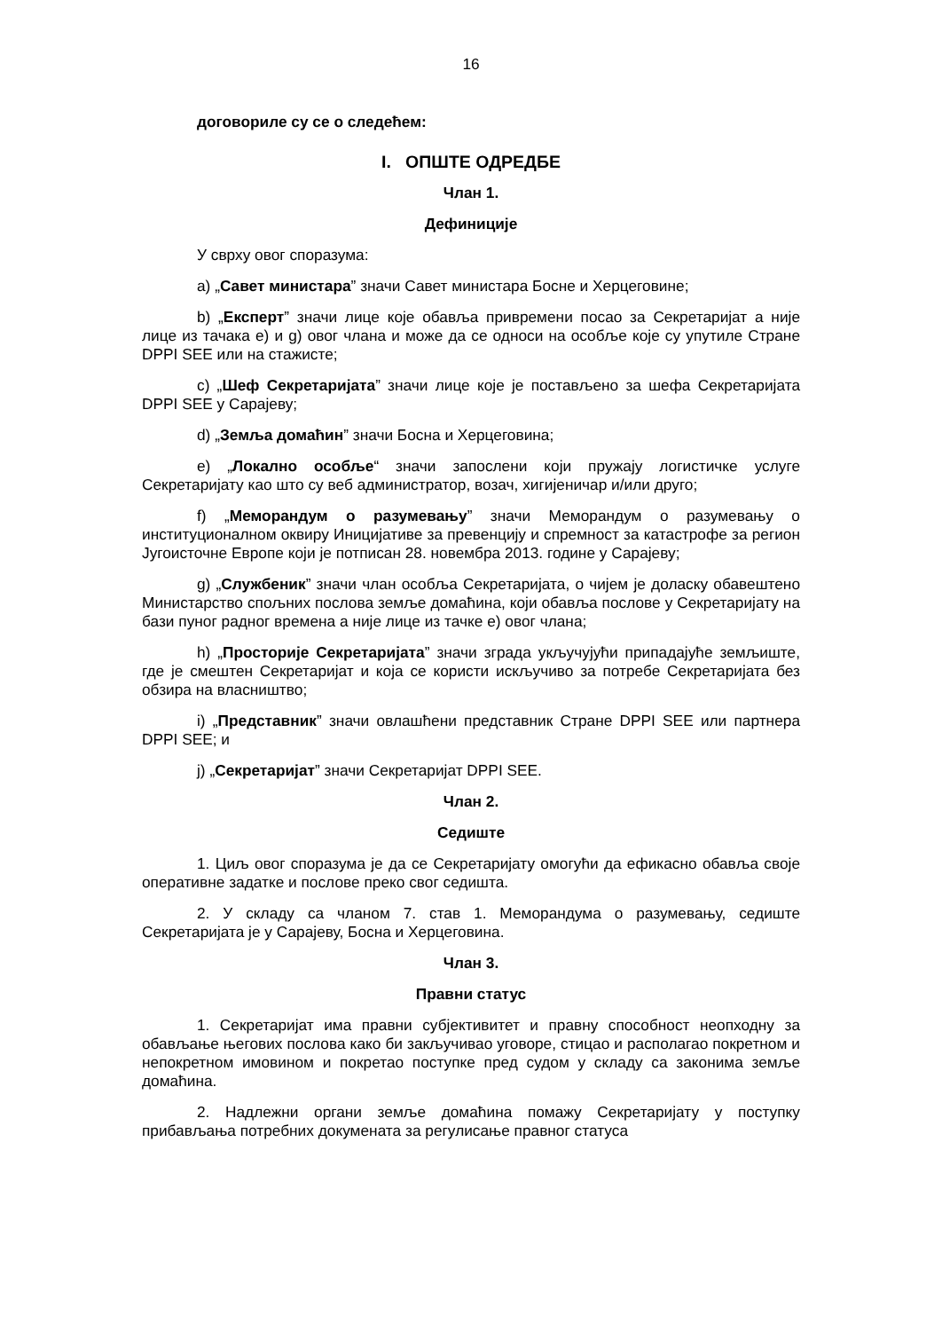16
договориле су се о следећем:
I. ОПШТЕ ОДРЕДБЕ
Члан 1.
Дефиниције
У сврху овог споразума:
а) „Савет министара” значи Савет министара Босне и Херцеговине;
b) „Експерт” значи лице које обавља привремени посао за Секретаријат а није лице из тачака е) и g) овог члана и може да се односи на особље које су упутиле Стране DPPI SEE или на стажисте;
c) „Шеф Секретаријата” значи лице које је постављено за шефа Секретаријата DPPI SEE у Сарајеву;
d) „Земља домаћин” значи Босна и Херцеговина;
е) „Локално особље“ значи запослени који пружају логистичке услуге Секретаријату као што су веб администратор, возач, хигијеничар и/или друго;
f) „Меморандум о разумевању” значи Меморандум о разумевању о институционалном оквиру Иницијативе за превенцију и спремност за катастрофе за регион Југоисточне Европе који је потписан 28. новембра 2013. године у Сарајеву;
g) „Службеник” значи члан особља Секретаријата, о чијем је доласку обавештено Министарство спољних послова земље домаћина, који обавља послове у Секретаријату на бази пуног радног времена а није лице из тачке е) овог члана;
h) „Просторије Секретаријата” значи зграда укључујући припадајуће земљиште, где је смештен Секретаријат и која се користи искључиво за потребе Секретаријата без обзира на власништво;
i) „Представник” значи овлашћени представник Стране DPPI SEE или партнера DPPI SEE; и
j) „Секретаријат” значи Секретаријат DPPI SEE.
Члан 2.
Седиште
1. Циљ овог споразума је да се Секретаријату омогући да ефикасно обавља своје оперативне задатке и послове преко свог седишта.
2. У складу са чланом 7. став 1. Меморандума о разумевању, седиште Секретаријата је у Сарајеву, Босна и Херцеговина.
Члан 3.
Правни статус
1. Секретаријат има правни субјективитет и правну способност неопходну за обављање његових послова како би закључивао уговоре, стицао и располагао покретном и непокретном имовином и покретао поступке пред судом у складу са законима земље домаћина.
2. Надлежни органи земље домаћина помажу Секретаријату у поступку прибављања потребних докумената за регулисање правног статуса